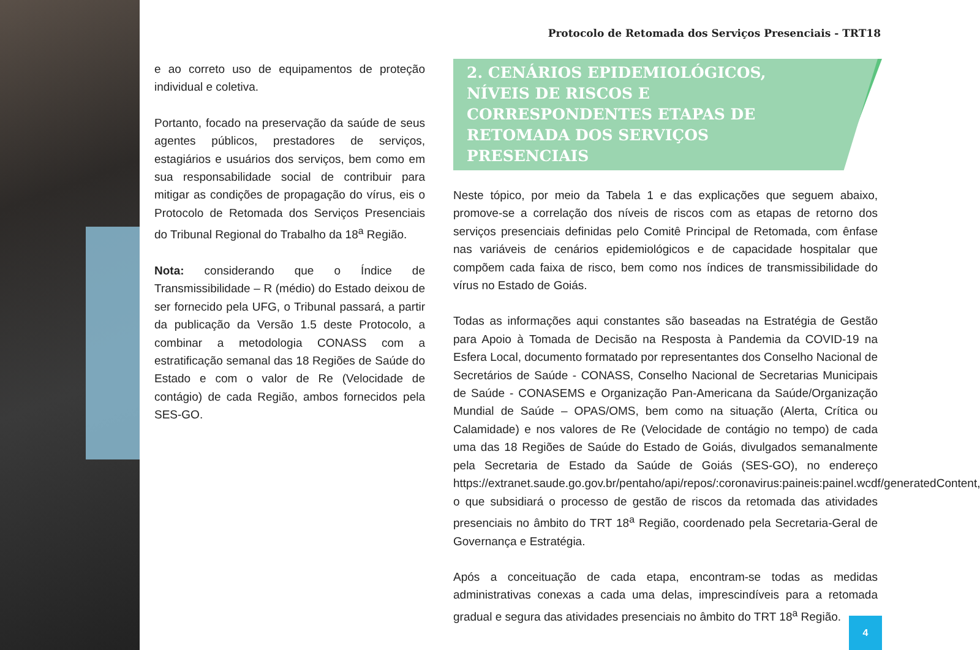Protocolo de Retomada dos Serviços Presenciais - TRT18
e ao correto uso de equipamentos de proteção individual e coletiva.
Portanto, focado na preservação da saúde de seus agentes públicos, prestadores de serviços, estagiários e usuários dos serviços, bem como em sua responsabilidade social de contribuir para mitigar as condições de propagação do vírus, eis o Protocolo de Retomada dos Serviços Presenciais do Tribunal Regional do Trabalho da 18<sup>a</sup> Região.
Nota: considerando que o Índice de Transmissibilidade – R (médio) do Estado deixou de ser fornecido pela UFG, o Tribunal passará, a partir da publicação da Versão 1.5 deste Protocolo, a combinar a metodologia CONASS com a estratificação semanal das 18 Regiões de Saúde do Estado e com o valor de Re (Velocidade de contágio) de cada Região, ambos fornecidos pela SES-GO.
2. CENÁRIOS EPIDEMIOLÓGICOS, NÍVEIS DE RISCOS E CORRESPONDENTES ETAPAS DE RETOMADA DOS SERVIÇOS PRESENCIAIS
Neste tópico, por meio da Tabela 1 e das explicações que seguem abaixo, promove-se a correlação dos níveis de riscos com as etapas de retorno dos serviços presenciais definidas pelo Comitê Principal de Retomada, com ênfase nas variáveis de cenários epidemiológicos e de capacidade hospitalar que compõem cada faixa de risco, bem como nos índices de transmissibilidade do vírus no Estado de Goiás.
Todas as informações aqui constantes são baseadas na Estratégia de Gestão para Apoio à Tomada de Decisão na Resposta à Pandemia da COVID-19 na Esfera Local, documento formatado por representantes dos Conselho Nacional de Secretários de Saúde - CONASS, Conselho Nacional de Secretarias Municipais de Saúde - CONASEMS e Organização Pan-Americana da Saúde/Organização Mundial de Saúde – OPAS/OMS, bem como na situação (Alerta, Crítica ou Calamidade) e nos valores de Re (Velocidade de contágio no tempo) de cada uma das 18 Regiões de Saúde do Estado de Goiás, divulgados semanalmente pela Secretaria de Estado da Saúde de Goiás (SES-GO), no endereço https://extranet.saude.go.gov.br/pentaho/api/repos/:coronavirus:paineis:painel.wcdf/generatedContent, o que subsidiará o processo de gestão de riscos da retomada das atividades presenciais no âmbito do TRT 18<sup>a</sup> Região, coordenado pela Secretaria-Geral de Governança e Estratégia.
Após a conceituação de cada etapa, encontram-se todas as medidas administrativas conexas a cada uma delas, imprescindíveis para a retomada gradual e segura das atividades presenciais no âmbito do TRT 18<sup>a</sup> Região.
4